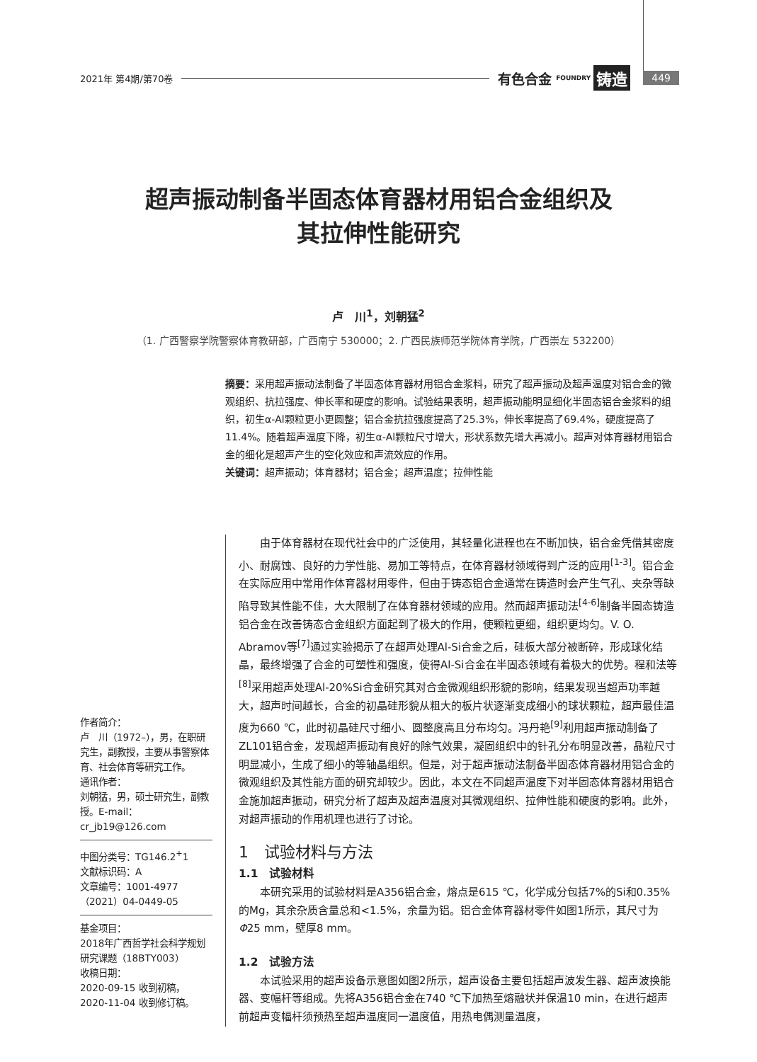2021年 第4期/第70卷 有色合金 FOUNDRY 铸造 449
超声振动制备半固态体育器材用铝合金组织及
其拉伸性能研究
卢　川<sup>1</sup>，刘朝猛<sup>2</sup>
（1. 广西警察学院警察体育教研部，广西南宁 530000；2. 广西民族师范学院体育学院，广西崇左 532200）
摘要：采用超声振动法制备了半固态体育器材用铝合金浆料，研究了超声振动及超声温度对铝合金的微观组织、抗拉强度、伸长率和硬度的影响。试验结果表明，超声振动能明显细化半固态铝合金浆料的组织，初生α-Al颗粒更小更圆整；铝合金抗拉强度提高了25.3%，伸长率提高了69.4%，硬度提高了11.4%。随着超声温度下降，初生α-Al颗粒尺寸增大，形状系数先增大再减小。超声对体育器材用铝合金的细化是超声产生的空化效应和声流效应的作用。
关键词：超声振动；体育器材；铝合金；超声温度；拉伸性能
作者简介：
卢　川（1972–），男，在职研究生，副教授，主要从事警察体育、社会体育等研究工作。
通讯作者：
刘朝猛，男，硕士研究生，副教授。E-mail：cr_jb19@126.com
中图分类号：TG146.2<sup>+</sup>1
文献标识码：A
文章编号：1001-4977（2021）04-0449-05
基金项目：
2018年广西哲学社会科学规划研究课题（18BTY003）
收稿日期：
2020-09-15 收到初稿，
2020-11-04 收到修订稿。
由于体育器材在现代社会中的广泛使用，其轻量化进程也在不断加快，铝合金凭借其密度小、耐腐蚀、良好的力学性能、易加工等特点，在体育器材领域得到广泛的应用<sup>[1-3]</sup>。铝合金在实际应用中常用作体育器材用零件，但由于铸态铝合金通常在铸造时会产生气孔、夹杂等缺陷导致其性能不佳，大大限制了在体育器材领域的应用。然而超声振动法<sup>[4-6]</sup>制备半固态铸造铝合金在改善铸态合金组织方面起到了极大的作用，使颗粒更细，组织更均匀。V. O. Abramov等<sup>[7]</sup>通过实验揭示了在超声处理Al-Si合金之后，硅板大部分被断碎，形成球化结晶，最终增强了合金的可塑性和强度，使得Al-Si合金在半固态领域有着极大的优势。程和法等<sup>[8]</sup>采用超声处理Al-20%Si合金研究其对合金微观组织形貌的影响，结果发现当超声功率越大，超声时间越长，合金的初晶硅形貌从粗大的板片状逐渐变成细小的球状颗粒，超声最佳温度为660 ℃，此时初晶硅尺寸细小、圆整度高且分布均匀。冯丹艳<sup>[9]</sup>利用超声振动制备了ZL101铝合金，发现超声振动有良好的除气效果，凝固组织中的针孔分布明显改善，晶粒尺寸明显减小，生成了细小的等轴晶组织。但是，对于超声振动法制备半固态体育器材用铝合金的微观组织及其性能方面的研究却较少。因此，本文在不同超声温度下对半固态体育器材用铝合金施加超声振动，研究分析了超声及超声温度对其微观组织、拉伸性能和硬度的影响。此外，对超声振动的作用机理也进行了讨论。
1　试验材料与方法
1.1　试验材料
本研究采用的试验材料是A356铝合金，熔点是615 ℃，化学成分包括7%的Si和0.35%的Mg，其余杂质含量总和<1.5%，余量为铝。铝合金体育器材零件如图1所示，其尺寸为Φ25 mm，壁厚8 mm。
1.2　试验方法
本试验采用的超声设备示意图如图2所示，超声设备主要包括超声波发生器、超声波换能器、变幅杆等组成。先将A356铝合金在740 ℃下加热至熔融状并保温10 min，在进行超声前超声变幅杆须预热至超声温度同一温度值，用热电偶测量温度，